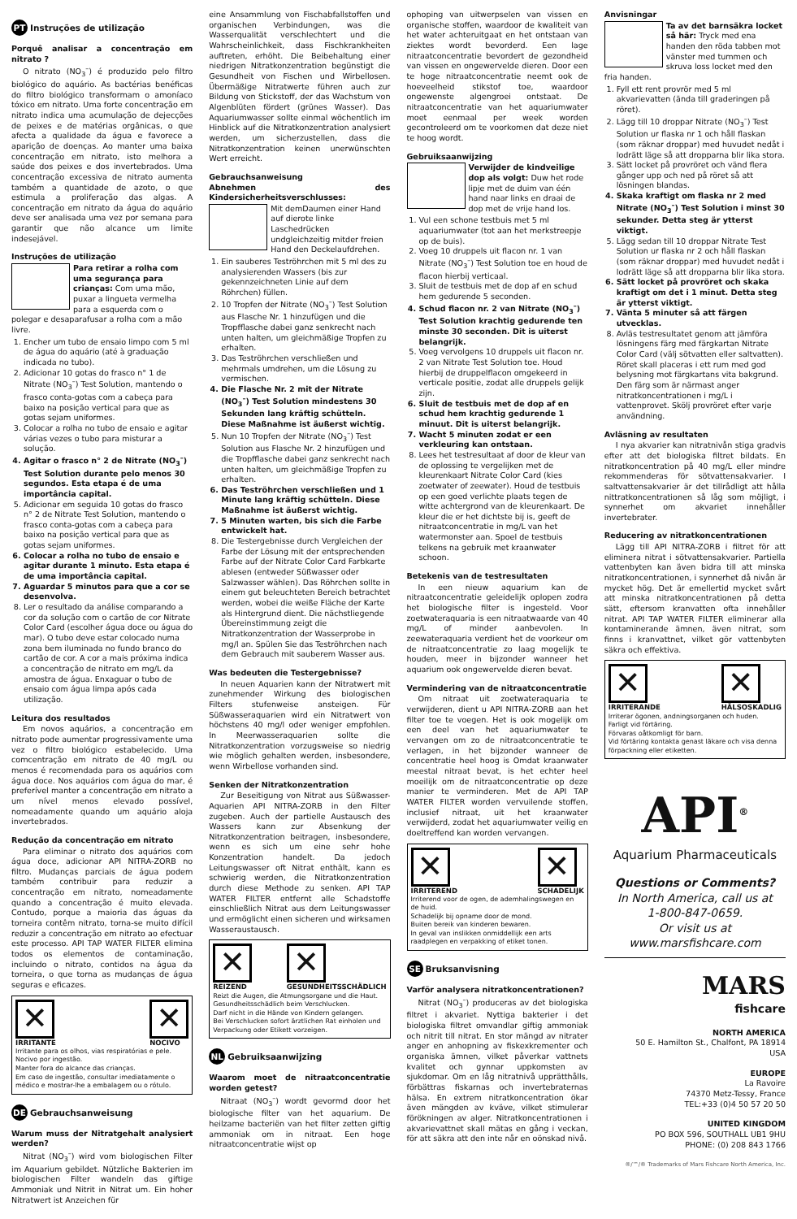PT Instruções de utilização
Porquê analisar a concentração em nitrato ?
O nitrato (NO<sub>3</sub><sup>–</sup>) é produzido pelo filtro biológico do aquário. As bactérias benéficas do filtro biológico transformam o amoníaco tóxico em nitrato. Uma forte concentração em nitrato indica uma acumulação de dejecções de peixes e de matérias orgânicas, o que afecta a qualidade da água e favorece a aparição de doenças. Ao manter uma baixa concentração em nitrato, isto melhora a saúde dos peixes e dos invertebrados. Uma concentração excessiva de nitrato aumenta também a quantidade de azoto, o que estimula a proliferação das algas. A concentração em nitrato da água do aquário deve ser analisada uma vez por semana para garantir que não alcance um limite indesejável.
Instruções de utilização
Para retirar a rolha com uma segurança para crianças: Com uma mão, puxar a lingueta vermelha para a esquerda com o polegar e desaparafusar a rolha com a mão livre.
1. Encher um tubo de ensaio limpo com 5 ml de água do aquário (até à graduação indicada no tubo).
2. Adicionar 10 gotas do frasco n° 1 de Nitrate (NO<sub>3</sub><sup>–</sup>) Test Solution, mantendo o frasco conta-gotas com a cabeça para baixo na posição vertical para que as gotas sejam uniformes.
3. Colocar a rolha no tubo de ensaio e agitar várias vezes o tubo para misturar a solução.
4. Agitar o frasco n° 2 de Nitrate (NO<sub>3</sub><sup>–</sup>) Test Solution durante pelo menos 30 segundos. Esta etapa é de uma importância capital.
5. Adicionar em seguida 10 gotas do frasco n° 2 de Nitrate Test Solution, mantendo o frasco conta-gotas com a cabeça para baixo na posição vertical para que as gotas sejam uniformes.
6. Colocar a rolha no tubo de ensaio e agitar durante 1 minuto. Esta etapa é de uma importância capital.
7. Aguardar 5 minutos para que a cor se desenvolva.
8. Ler o resultado da análise comparando a cor da solução com o cartão de cor Nitrate Color Card (escolher água doce ou água do mar). O tubo deve estar colocado numa zona bem iluminada no fundo branco do cartão de cor. A cor a mais próxima indica a concentração de nitrato em mg/L da amostra de água. Enxaguar o tubo de ensaio com água limpa após cada utilização.
Leitura dos resultados
Em novos aquários, a concentração em nitrato pode aumentar progressivamente uma vez o filtro biológico estabelecido. Uma comcentração em nitrato de 40 mg/L ou menos é recomendada para os aquários com água doce. Nos aquários com água do mar, é preferível manter a concentração em nitrato a um nível menos elevado possível, nomeadamente quando um aquário aloja invertebrados.
Redução da concentração em nitrato
Para eliminar o nitrato dos aquários com água doce, adicionar API NITRA-ZORB no filtro. Mudanças parciais de água podem também contribuir para reduzir a concentração em nitrato, nomeadamente quando a concentração é muito elevada. Contudo, porque a maioria das águas da torneira contêm nitrato, torna-se muito difícil reduzir a concentração em nitrato ao efectuar este processo. API TAP WATER FILTER elimina todos os elementos de contaminação, incluindo o nitrato, contidos na água da torneira, o que torna as mudanças de água seguras e eficazes.
✕
IRRITANTE
✕
NOCIVO
Irritante para os olhos, vias respiratórias e pele.
Nocivo por ingestão.
Manter fora do alcance das crianças.
Em caso de ingestão, consultar imediatamente o médico e mostrar-lhe a embalagem ou o rótulo.
DE Gebrauchsanweisung
Warum muss der Nitratgehalt analysiert werden?
Nitrat (NO<sub>3</sub><sup>–</sup>) wird vom biologischen Filter im Aquarium gebildet. Nützliche Bakterien im biologischen Filter wandeln das giftige Ammoniak und Nitrit in Nitrat um. Ein hoher Nitratwert ist Anzeichen für
eine Ansammlung von Fischabfallstoffen und organischen Verbindungen, was die Wasserqualität verschlechtert und die Wahrscheinlichkeit, dass Fischkrankheiten auftreten, erhöht. Die Beibehaltung einer niedrigen Nitratkonzentration begünstigt die Gesundheit von Fischen und Wirbellosen. Übermäßige Nitratwerte führen auch zur Bildung von Stickstoff, der das Wachstum von Algenblüten fördert (grünes Wasser). Das Aquariumwasser sollte einmal wöchentlich im Hinblick auf die Nitratkonzentration analysiert werden, um sicherzustellen, dass die Nitratkonzentration keinen unerwünschten Wert erreicht.
Gebrauchsanweisung
Abnehmen des Kindersicherheitsverschlusses:
Mit demDaumen einer Hand auf dierote linke Laschedrücken undgleichzeitig mitder freien Hand den Deckelaufdrehen.
1. Ein sauberes Teströhrchen mit 5 ml des zu analysierenden Wassers (bis zur gekennzeichneten Linie auf dem Röhrchen) füllen.
2. 10 Tropfen der Nitrate (NO<sub>3</sub><sup>–</sup>) Test Solution aus Flasche Nr. 1 hinzufügen und die Tropfflasche dabei ganz senkrecht nach unten halten, um gleichmäßige Tropfen zu erhalten.
3. Das Teströhrchen verschließen und mehrmals umdrehen, um die Lösung zu vermischen.
4. Die Flasche Nr. 2 mit der Nitrate (NO<sub>3</sub><sup>–</sup>) Test Solution mindestens 30 Sekunden lang kräftig schütteln. Diese Maßnahme ist äußerst wichtig.
5. Nun 10 Tropfen der Nitrate (NO<sub>3</sub><sup>–</sup>) Test Solution aus Flasche Nr. 2 hinzufügen und die Tropfflasche dabei ganz senkrecht nach unten halten, um gleichmäßige Tropfen zu erhalten.
6. Das Teströhrchen verschließen und 1 Minute lang kräftig schütteln. Diese Maßnahme ist äußerst wichtig.
7. 5 Minuten warten, bis sich die Farbe entwickelt hat.
8. Die Testergebnisse durch Vergleichen der Farbe der Lösung mit der entsprechenden Farbe auf der Nitrate Color Card Farbkarte ablesen (entweder Süßwasser oder Salzwasser wählen). Das Röhrchen sollte in einem gut beleuchteten Bereich betrachtet werden, wobei die weiße Fläche der Karte als Hintergrund dient. Die nächstliegende Übereinstimmung zeigt die Nitratkonzentration der Wasserprobe in mg/l an. Spülen Sie das Teströhrchen nach dem Gebrauch mit sauberem Wasser aus.
Was bedeuten die Testergebnisse?
In neuen Aquarien kann der Nitratwert mit zunehmender Wirkung des biologischen Filters stufenweise ansteigen. Für Süßwasseraquarien wird ein Nitratwert von höchstens 40 mg/l oder weniger empfohlen. In Meerwasseraquarien sollte die Nitratkonzentration vorzugsweise so niedrig wie möglich gehalten werden, insbesondere, wenn Wirbellose vorhanden sind.
Senken der Nitratkonzentration
Zur Beseitigung von Nitrat aus Süßwasser-Aquarien API NITRA-ZORB in den Filter zugeben. Auch der partielle Austausch des Wassers kann zur Absenkung der Nitratkonzentration beitragen, insbesondere, wenn es sich um eine sehr hohe Konzentration handelt. Da jedoch Leitungswasser oft Nitrat enthält, kann es schwierig werden, die Nitratkonzentration durch diese Methode zu senken. API TAP WATER FILTER entfernt alle Schadstoffe einschließlich Nitrat aus dem Leitungswasser und ermöglicht einen sicheren und wirksamen Wasseraustausch.
✕
REIZEND
✕
GESUNDHEITSSCHÄDLICH
Reizt die Augen, die Atmungsorgane und die Haut.
Gesundheitsschädlich beim Verschlucken.
Darf nicht in die Hände von Kindern gelangen.
Bei Verschlucken sofort ärztlichen Rat einholen und Verpackung oder Etikett vorzeigen.
NL Gebruiksaanwijzing
Waarom moet de nitraatconcentratie worden getest?
Nitraat (NO<sub>3</sub><sup>–</sup>) wordt gevormd door het biologische filter van het aquarium. De heilzame bacteriën van het filter zetten giftig ammoniak om in nitraat. Een hoge nitraatconcentratie wijst op
ophoping van uitwerpselen van vissen en organische stoffen, waardoor de kwaliteit van het water achteruitgaat en het ontstaan van ziektes wordt bevorderd. Een lage nitraatconcentratie bevordert de gezondheid van vissen en ongewervelde dieren. Door een te hoge nitraatconcentratie neemt ook de hoeveelheid stikstof toe, waardoor ongewenste algengroei ontstaat. De nitraatconcentratie van het aquariumwater moet eenmaal per week worden gecontroleerd om te voorkomen dat deze niet te hoog wordt.
Gebruiksaanwijzing
Verwijder de kindveilige dop als volgt: Duw het rode lipje met de duim van één hand naar links en draai de dop met de vrije hand los.
1. Vul een schone testbuis met 5 ml aquariumwater (tot aan het merkstreepje op de buis).
2. Voeg 10 druppels uit flacon nr. 1 van Nitrate (NO<sub>3</sub><sup>–</sup>) Test Solution toe en houd de flacon hierbij verticaal.
3. Sluit de testbuis met de dop af en schud hem gedurende 5 seconden.
4. Schud flacon nr. 2 van Nitrate (NO<sub>3</sub><sup>–</sup>) Test Solution krachtig gedurende ten minste 30 seconden. Dit is uiterst belangrijk.
5. Voeg vervolgens 10 druppels uit flacon nr. 2 van Nitrate Test Solution toe. Houd hierbij de druppelflacon omgekeerd in verticale positie, zodat alle druppels gelijk zijn.
6. Sluit de testbuis met de dop af en schud hem krachtig gedurende 1 minuut. Dit is uiterst belangrijk.
7. Wacht 5 minuten zodat er een verkleuring kan ontstaan.
8. Lees het testresultaat af door de kleur van de oplossing te vergelijken met de kleurenkaart Nitrate Color Card (kies zoetwater of zeewater). Houd de testbuis op een goed verlichte plaats tegen de witte achtergrond van de kleurenkaart. De kleur die er het dichtste bij is, geeft de nitraatconcentratie in mg/L van het watermonster aan. Spoel de testbuis telkens na gebruik met kraanwater schoon.
Betekenis van de testresultaten
In een nieuw aquarium kan de nitraatconcentratie geleidelijk oplopen zodra het biologische filter is ingesteld. Voor zoetwateraquaria is een nitraatwaarde van 40 mg/L of minder aanbevolen. In zeewateraquaria verdient het de voorkeur om de nitraatconcentratie zo laag mogelijk te houden, meer in bijzonder wanneer het aquarium ook ongewervelde dieren bevat.
Vermindering van de nitraatconcentratie
Om nitraat uit zoetwateraquaria te verwijderen, dient u API NITRA-ZORB aan het filter toe te voegen. Het is ook mogelijk om een deel van het aquariumwater te vervangen om zo de nitraatconcentratie te verlagen, in het bijzonder wanneer de concentratie heel hoog is Omdat kraanwater meestal nitraat bevat, is het echter heel moeilijk om de nitraatconcentratie op deze manier te verminderen. Met de API TAP WATER FILTER worden vervuilende stoffen, inclusief nitraat, uit het kraanwater verwijderd, zodat het aquariumwater veilig en doeltreffend kan worden vervangen.
✕
IRRITEREND
✕
SCHADELIJK
Irriterend voor de ogen, de ademhalingswegen en de huid.
Schadelijk bij opname door de mond.
Buiten bereik van kinderen bewaren.
In geval van inslikken onmiddellijk een arts raadplegen en verpakking of etiket tonen.
SE Bruksanvisning
Varför analysera nitratkoncentrationen?
Nitrat (NO<sub>3</sub><sup>–</sup>) produceras av det biologiska filtret i akvariet. Nyttiga bakterier i det biologiska filtret omvandlar giftig ammoniak och nitrit till nitrat. En stor mängd av nitrater anger en anhopning av fiskexkrementer och organiska ämnen, vilket påverkar vattnets kvalitet och gynnar uppkomsten av sjukdomar. Om en låg nitratnivå upprätthålls, förbättras fiskarnas och invertebraternas hälsa. En extrem nitratkoncentration ökar även mängden av kväve, vilket stimulerar förökningen av alger. Nitratkoncentrationen i akvarievattnet skall mätas en gång i veckan, för att säkra att den inte når en oönskad nivå.
Anvisningar
Ta av det barnsäkra locket så här: Tryck med ena handen den röda tabben mot vänster med tummen och skruva loss locket med den fria handen.
1. Fyll ett rent provrör med 5 ml akvarievatten (ända till graderingen på röret).
2. Lägg till 10 droppar Nitrate (NO<sub>3</sub><sup>–</sup>) Test Solution ur flaska nr 1 och håll flaskan (som räknar droppar) med huvudet nedåt i lodrätt läge så att dropparna blir lika stora.
3. Sätt locket på provröret och vänd flera gånger upp och ned på röret så att lösningen blandas.
4. Skaka kraftigt om flaska nr 2 med Nitrate (NO<sub>3</sub><sup>–</sup>) Test Solution i minst 30 sekunder. Detta steg är ytterst viktigt.
5. Lägg sedan till 10 droppar Nitrate Test Solution ur flaska nr 2 och håll flaskan (som räknar droppar) med huvudet nedåt i lodrätt läge så att dropparna blir lika stora.
6. Sätt locket på provröret och skaka kraftigt om det i 1 minut. Detta steg är ytterst viktigt.
7. Vänta 5 minuter så att färgen utvecklas.
8. Avläs testresultatet genom att jämföra lösningens färg med färgkartan Nitrate Color Card (välj sötvatten eller saltvatten). Röret skall placeras i ett rum med god belysning mot färgkartans vita bakgrund. Den färg som är närmast anger nitratkoncentrationen i mg/L i vattenprovet. Skölj provröret efter varje användning.
Avläsning av resultaten
I nya akvarier kan nitratnivån stiga gradvis efter att det biologiska filtret bildats. En nitratkoncentration på 40 mg/L eller mindre rekommenderas för sötvattensakvarier. I saltvattensakvarier är det tillrådligt att hålla nittratkoncentrationen så låg som möjligt, i synnerhet om akvariet innehåller invertebrater.
Reducering av nitratkoncentrationen
Lägg till API NITRA-ZORB i filtret för att eliminera nitrat i sötvattensakvarier. Partiella vattenbyten kan även bidra till att minska nitratkoncentrationen, i synnerhet då nivån är mycket hög. Det är emellertid mycket svårt att minska nitratkoncentrationen på detta sätt, eftersom kranvatten ofta innehåller nitrat. API TAP WATER FILTER eliminerar alla kontaminerande ämnen, även nitrat, som finns i kranvattnet, vilket gör vattenbyten säkra och effektiva.
✕
IRRITERANDE
✕
HÄLSOSKADLIG
Irriterar ögonen, andningsorganen och huden.
Farligt vid förtäring.
Förvaras oåtkomligt för barn.
Vid förtäring kontakta genast läkare och visa denna förpackning eller etiketten.
API<sup>®</sup>
Aquarium Pharmaceuticals
Questions or Comments?
In North America, call us at
1-800-847-0659.
Or visit us at
www.marsfishcare.com
MARS
fishcare
NORTH AMERICA
50 E. Hamilton St., Chalfont, PA 18914
USA
EUROPE
La Ravoire
74370 Metz-Tessy, France
TEL:+33 (0)4 50 57 20 50
UNITED KINGDOM
PO BOX 596, SOUTHALL UB1 9HU
PHONE: (0) 208 843 1766
®/™/® Trademarks of Mars Fishcare North America, Inc.